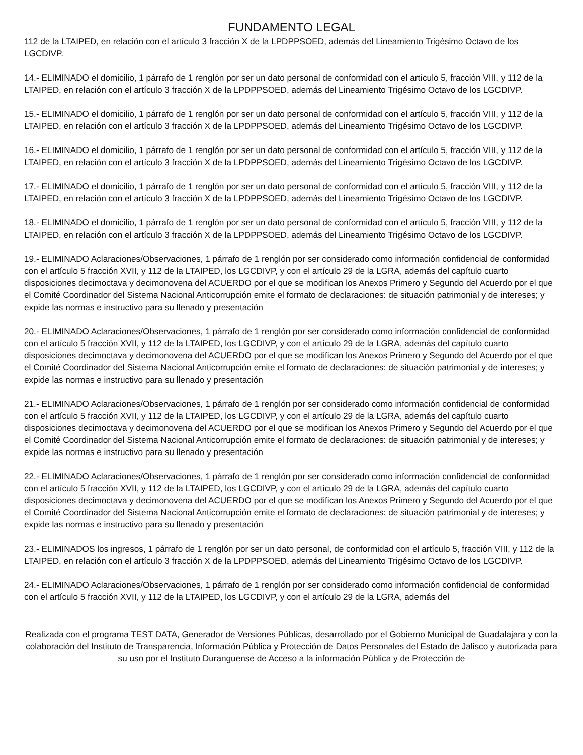FUNDAMENTO LEGAL
112 de la LTAIPED, en relación con el artículo 3 fracción X de la LPDPPSOED, además del Lineamiento Trigésimo Octavo de los LGCDIVP.
14.- ELIMINADO el domicilio, 1 párrafo de 1 renglón por ser un dato personal de conformidad con el artículo 5, fracción VIII, y 112 de la LTAIPED, en relación con el artículo 3 fracción X de la LPDPPSOED, además del Lineamiento Trigésimo Octavo de los LGCDIVP.
15.- ELIMINADO el domicilio, 1 párrafo de 1 renglón por ser un dato personal de conformidad con el artículo 5, fracción VIII, y 112 de la LTAIPED, en relación con el artículo 3 fracción X de la LPDPPSOED, además del Lineamiento Trigésimo Octavo de los LGCDIVP.
16.- ELIMINADO el domicilio, 1 párrafo de 1 renglón por ser un dato personal de conformidad con el artículo 5, fracción VIII, y 112 de la LTAIPED, en relación con el artículo 3 fracción X de la LPDPPSOED, además del Lineamiento Trigésimo Octavo de los LGCDIVP.
17.- ELIMINADO el domicilio, 1 párrafo de 1 renglón por ser un dato personal de conformidad con el artículo 5, fracción VIII, y 112 de la LTAIPED, en relación con el artículo 3 fracción X de la LPDPPSOED, además del Lineamiento Trigésimo Octavo de los LGCDIVP.
18.- ELIMINADO el domicilio, 1 párrafo de 1 renglón por ser un dato personal de conformidad con el artículo 5, fracción VIII, y 112 de la LTAIPED, en relación con el artículo 3 fracción X de la LPDPPSOED, además del Lineamiento Trigésimo Octavo de los LGCDIVP.
19.- ELIMINADO Aclaraciones/Observaciones, 1 párrafo de 1 renglón por ser considerado como información confidencial de conformidad con el artículo 5 fracción XVII, y 112 de la LTAIPED, los LGCDIVP, y con el artículo 29 de la LGRA, además del capítulo cuarto disposiciones decimoctava y decimonovena del ACUERDO por el que se modifican los Anexos Primero y Segundo del Acuerdo por el que el Comité Coordinador del Sistema Nacional Anticorrupción emite el formato de declaraciones: de situación patrimonial y de intereses; y expide las normas e instructivo para su llenado y presentación
20.- ELIMINADO Aclaraciones/Observaciones, 1 párrafo de 1 renglón por ser considerado como información confidencial de conformidad con el artículo 5 fracción XVII, y 112 de la LTAIPED, los LGCDIVP, y con el artículo 29 de la LGRA, además del capítulo cuarto disposiciones decimoctava y decimonovena del ACUERDO por el que se modifican los Anexos Primero y Segundo del Acuerdo por el que el Comité Coordinador del Sistema Nacional Anticorrupción emite el formato de declaraciones: de situación patrimonial y de intereses; y expide las normas e instructivo para su llenado y presentación
21.- ELIMINADO Aclaraciones/Observaciones, 1 párrafo de 1 renglón por ser considerado como información confidencial de conformidad con el artículo 5 fracción XVII, y 112 de la LTAIPED, los LGCDIVP, y con el artículo 29 de la LGRA, además del capítulo cuarto disposiciones decimoctava y decimonovena del ACUERDO por el que se modifican los Anexos Primero y Segundo del Acuerdo por el que el Comité Coordinador del Sistema Nacional Anticorrupción emite el formato de declaraciones: de situación patrimonial y de intereses; y expide las normas e instructivo para su llenado y presentación
22.- ELIMINADO Aclaraciones/Observaciones, 1 párrafo de 1 renglón por ser considerado como información confidencial de conformidad con el artículo 5 fracción XVII, y 112 de la LTAIPED, los LGCDIVP, y con el artículo 29 de la LGRA, además del capítulo cuarto disposiciones decimoctava y decimonovena del ACUERDO por el que se modifican los Anexos Primero y Segundo del Acuerdo por el que el Comité Coordinador del Sistema Nacional Anticorrupción emite el formato de declaraciones: de situación patrimonial y de intereses; y expide las normas e instructivo para su llenado y presentación
23.- ELIMINADOS los ingresos, 1 párrafo de 1 renglón por ser un dato personal, de conformidad con el artículo 5, fracción VIII, y 112 de la LTAIPED, en relación con el artículo 3 fracción X de la LPDPPSOED, además del Lineamiento Trigésimo Octavo de los LGCDIVP.
24.- ELIMINADO Aclaraciones/Observaciones, 1 párrafo de 1 renglón por ser considerado como información confidencial de conformidad con el artículo 5 fracción XVII, y 112 de la LTAIPED, los LGCDIVP, y con el artículo 29 de la LGRA, además del
Realizada con el programa TEST DATA, Generador de Versiones Públicas, desarrollado por el Gobierno Municipal de Guadalajara y con la colaboración del Instituto de Transparencia, Información Pública y Protección de Datos Personales del Estado de Jalisco y autorizada para su uso por el Instituto Duranguense de Acceso a la información Pública y de Protección de